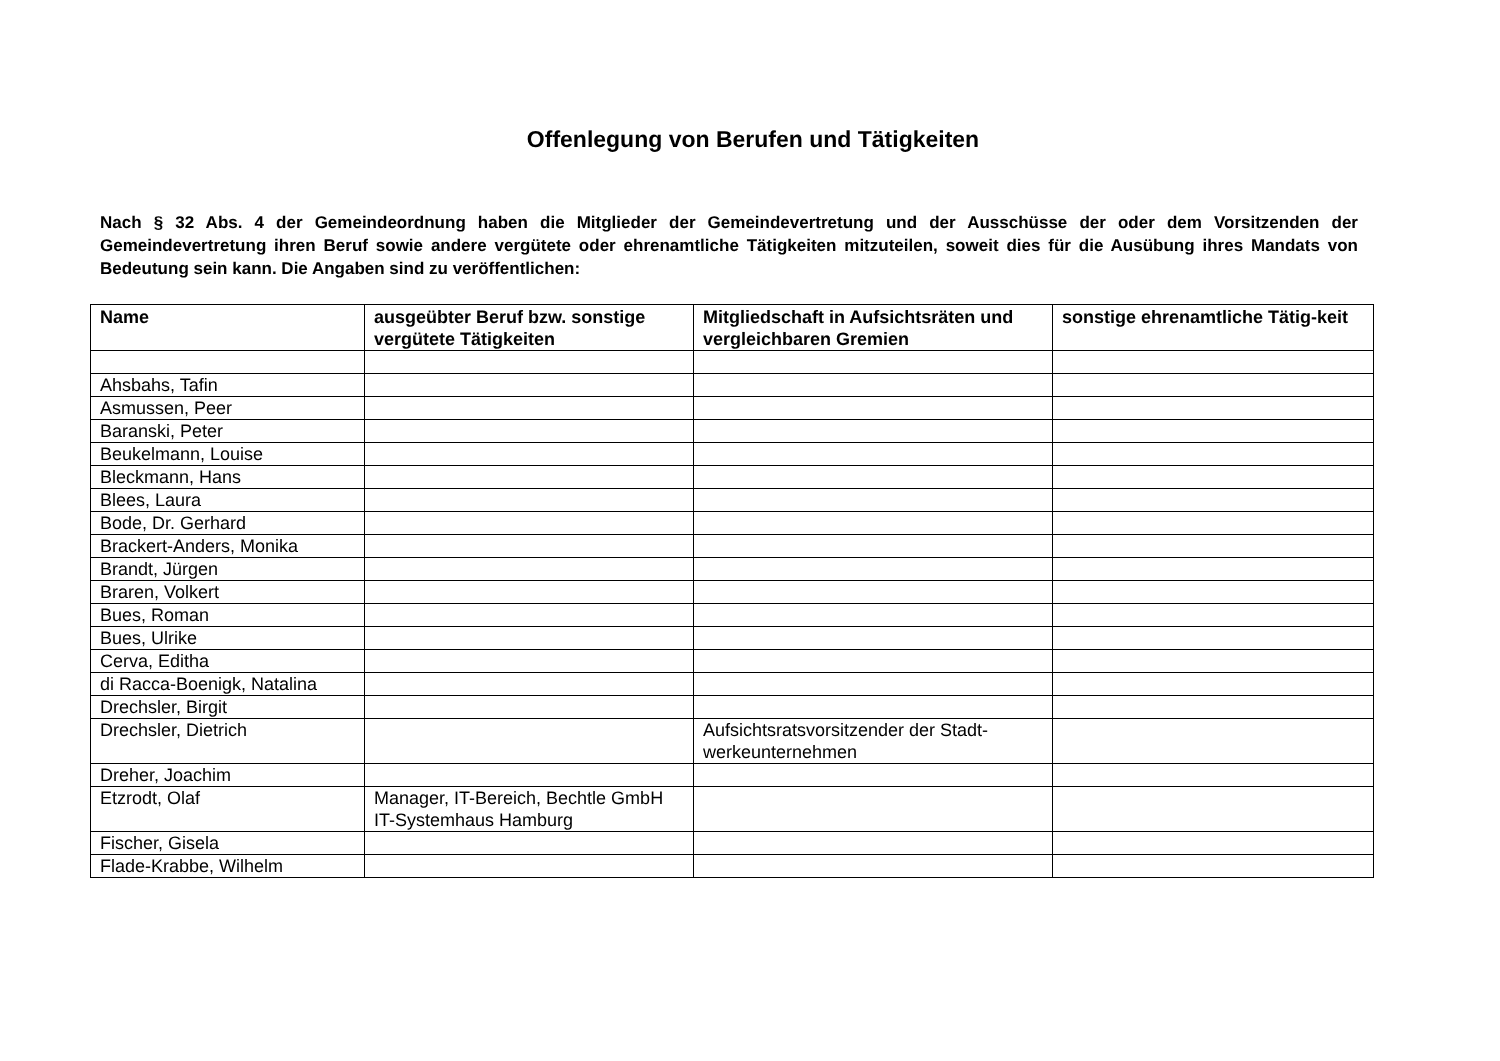Offenlegung von Berufen und Tätigkeiten
Nach § 32 Abs. 4 der Gemeindeordnung haben die Mitglieder der Gemeindevertretung und der Ausschüsse der oder dem Vorsitzenden der Gemeindevertretung ihren Beruf sowie andere vergütete oder ehrenamtliche Tätigkeiten mitzuteilen, soweit dies für die Ausübung ihres Mandats von Bedeutung sein kann. Die Angaben sind zu veröffentlichen:
| Name | ausgeübter Beruf bzw. sonstige vergütete Tätigkeiten | Mitgliedschaft in Aufsichtsräten und vergleichbaren Gremien | sonstige ehrenamtliche Tätig-keit |
| --- | --- | --- | --- |
| Ahsbahs, Tafin | | | |
| Asmussen, Peer | | | |
| Baranski, Peter | | | |
| Beukelmann, Louise | | | |
| Bleckmann, Hans | | | |
| Blees, Laura | | | |
| Bode, Dr. Gerhard | | | |
| Brackert-Anders, Monika | | | |
| Brandt, Jürgen | | | |
| Braren, Volkert | | | |
| Bues, Roman | | | |
| Bues, Ulrike | | | |
| Cerva, Editha | | | |
| di Racca-Boenigk, Natalina | | | |
| Drechsler, Birgit | | | |
| Drechsler, Dietrich | | Aufsichtsratsvorsitzender der Stadt-werkeunternehmen | |
| Dreher, Joachim | | | |
| Etzrodt, Olaf | Manager, IT-Bereich, Bechtle GmbH IT-Systemhaus Hamburg | | |
| Fischer, Gisela | | | |
| Flade-Krabbe, Wilhelm | | | |